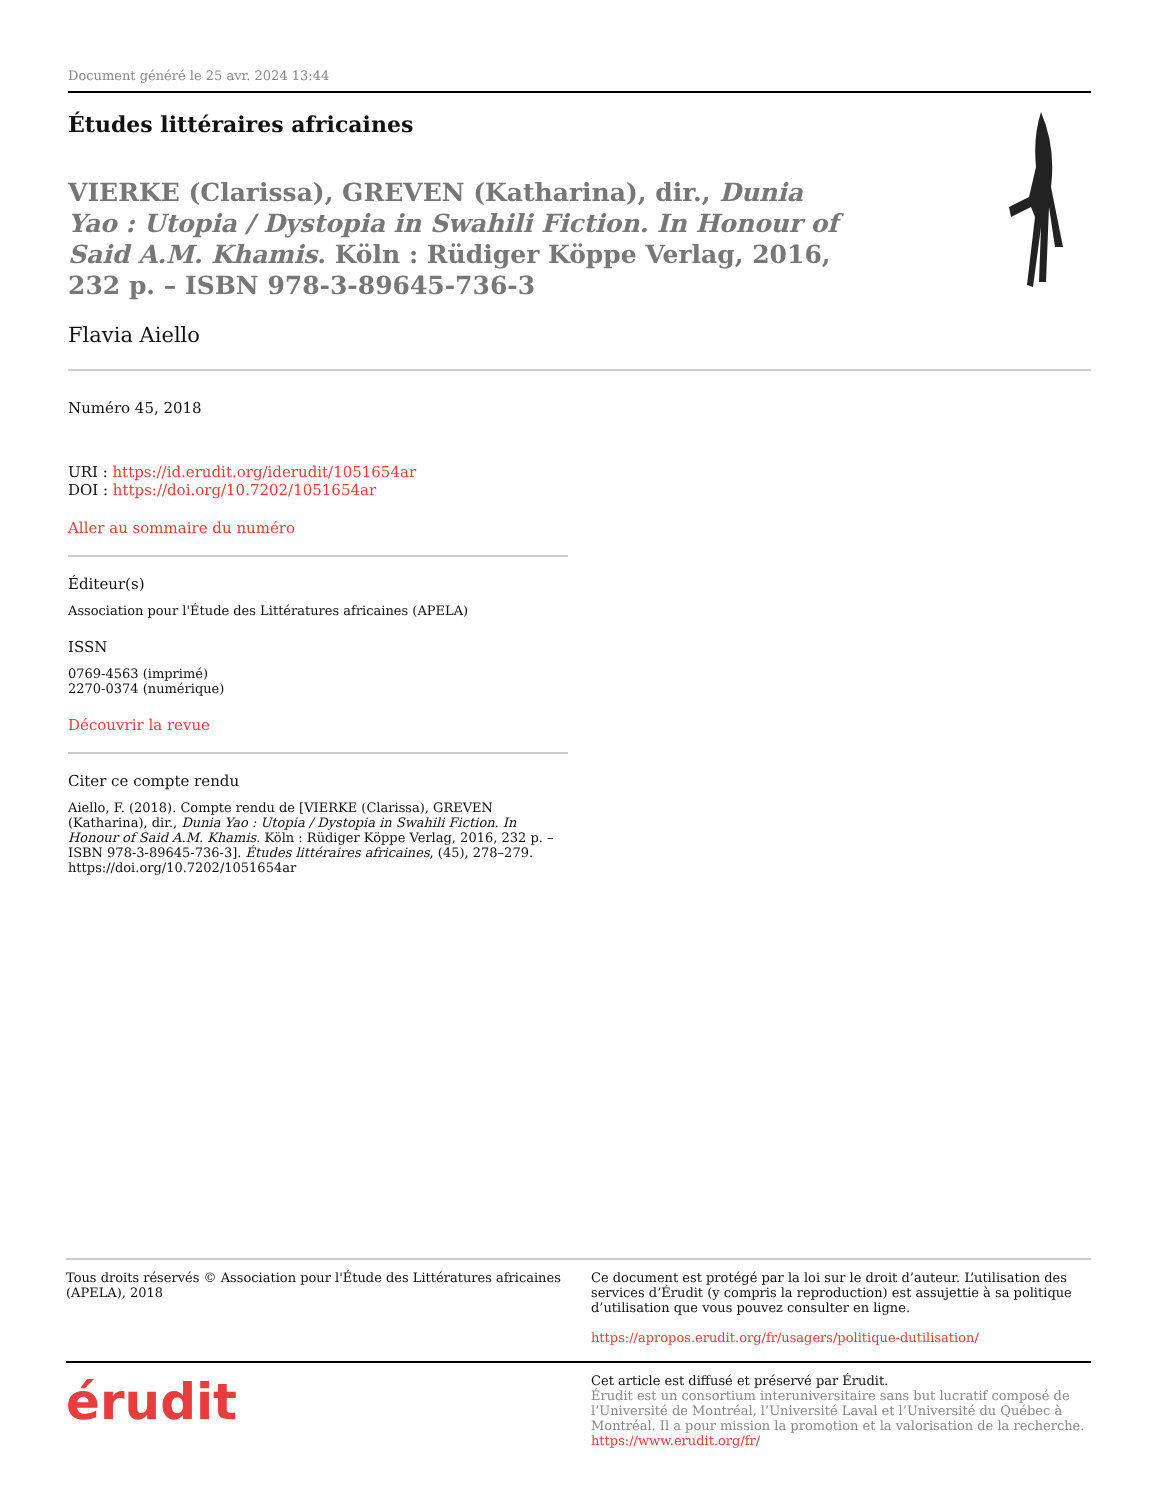Document généré le 25 avr. 2024 13:44
Études littéraires africaines
VIERKE (Clarissa), GREVEN (Katharina), dir., Dunia Yao : Utopia / Dystopia in Swahili Fiction. In Honour of Said A.M. Khamis. Köln : Rüdiger Köppe Verlag, 2016, 232 p. – ISBN 978-3-89645-736-3
Flavia Aiello
Numéro 45, 2018
URI : https://id.erudit.org/iderudit/1051654ar
DOI : https://doi.org/10.7202/1051654ar
Aller au sommaire du numéro
Éditeur(s)
Association pour l'Étude des Littératures africaines (APELA)
ISSN
0769-4563 (imprimé)
2270-0374 (numérique)
Découvrir la revue
Citer ce compte rendu
Aiello, F. (2018). Compte rendu de [VIERKE (Clarissa), GREVEN (Katharina), dir., Dunia Yao : Utopia / Dystopia in Swahili Fiction. In Honour of Said A.M. Khamis. Köln : Rüdiger Köppe Verlag, 2016, 232 p. – ISBN 978-3-89645-736-3]. Études littéraires africaines, (45), 278–279. https://doi.org/10.7202/1051654ar
Tous droits réservés © Association pour l'Étude des Littératures africaines (APELA), 2018
Ce document est protégé par la loi sur le droit d’auteur. L’utilisation des services d’Érudit (y compris la reproduction) est assujettie à sa politique d’utilisation que vous pouvez consulter en ligne.
https://apropos.erudit.org/fr/usagers/politique-dutilisation/
érudit
Cet article est diffusé et préservé par Érudit.
Érudit est un consortium interuniversitaire sans but lucratif composé de l’Université de Montréal, l’Université Laval et l’Université du Québec à Montréal. Il a pour mission la promotion et la valorisation de la recherche.
https://www.erudit.org/fr/